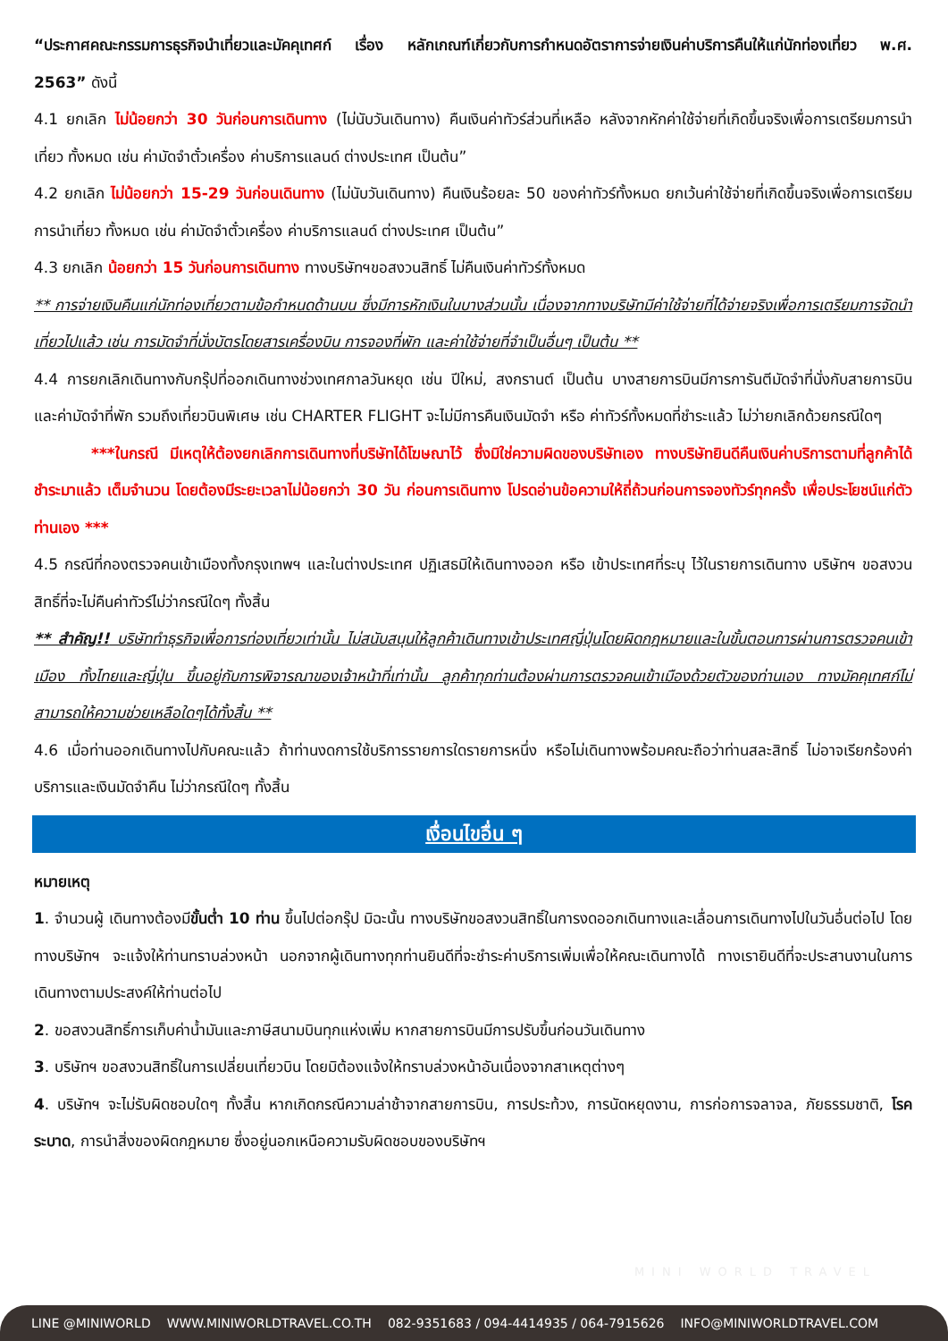“ประกาศคณะกรรมการธุรกิจนำเที่ยวและมัคคุเทศก์ เรื่อง หลักเกณฑ์เกี่ยวกับการกำหนดอัตราการจ่ายเงินค่าบริการคืนให้แก่นักท่องเที่ยว พ.ศ. 2563” ดังนี้
4.1 ยกเลิก ไม่น้อยกว่า 30 วันก่อนการเดินทาง (ไม่นับวันเดินทาง) คืนเงินค่าทัวร์ส่วนที่เหลือ หลังจากหักค่าใช้จ่ายที่เกิดขึ้นจริงเพื่อการเตรียมการนำเที่ยว ทั้งหมด เช่น ค่ามัดจำตั๋วเครื่อง ค่าบริการแลนด์ ต่างประเทศ เป็นต้น”
4.2 ยกเลิก ไม่น้อยกว่า 15-29 วันก่อนเดินทาง (ไม่นับวันเดินทาง) คืนเงินร้อยละ 50 ของค่าทัวร์ทั้งหมด ยกเว้นค่าใช้จ่ายที่เกิดขึ้นจริงเพื่อการเตรียมการนำเที่ยว ทั้งหมด เช่น ค่ามัดจำตั๋วเครื่อง ค่าบริการแลนด์ ต่างประเทศ เป็นต้น”
4.3 ยกเลิก น้อยกว่า 15 วันก่อนการเดินทาง ทางบริษัทฯขอสงวนสิทธิ์ ไม่คืนเงินค่าทัวร์ทั้งหมด
** การจ่ายเงินคืนแก่นักท่องเที่ยวตามข้อกำหนดด้านบน ซึ่งมีการหักเงินในบางส่วนนั้น เนื่องจากทางบริษัทมีค่าใช้จ่ายที่ได้จ่ายจริงเพื่อการเตรียมการจัดนำเที่ยวไปแล้ว เช่น การมัดจำที่นั่งบัตรโดยสารเครื่องบิน การจองที่พัก และค่าใช้จ่ายที่จำเป็นอื่นๆ เป็นต้น **
4.4 การยกเลิกเดินทางกับกรุ๊ปที่ออกเดินทางช่วงเทศกาลวันหยุด เช่น ปีใหม่, สงกรานต์ เป็นต้น บางสายการบินมีการการันตีมัดจำที่นั่งกับสายการบินและค่ามัดจำที่พัก รวมถึงเที่ยวบินพิเศษ เช่น CHARTER FLIGHT จะไม่มีการคืนเงินมัดจำ หรือ ค่าทัวร์ทั้งหมดที่ชำระแล้ว ไม่ว่ายกเลิกด้วยกรณีใดๆ
***ในกรณี มีเหตุให้ต้องยกเลิกการเดินทางที่บริษัทได้โฆษณาไว้ ซึ่งมิใช่ความผิดของบริษัทเอง ทางบริษัทยินดีคืนเงินค่าบริการตามที่ลูกค้าได้ชำระมาแล้ว เต็มจำนวน โดยต้องมีระยะเวลาไม่น้อยกว่า 30 วัน ก่อนการเดินทาง โปรดอ่านข้อความให้ถี่ถ้วนก่อนการจองทัวร์ทุกครั้ง เพื่อประโยชน์แก่ตัวท่านเอง ***
4.5 กรณีที่กองตรวจคนเข้าเมืองทั้งกรุงเทพฯ และในต่างประเทศ ปฏิเสธมิให้เดินทางออก หรือ เข้าประเทศที่ระบุ ไว้ในรายการเดินทาง บริษัทฯ ขอสงวนสิทธิ์ที่จะไม่คืนค่าทัวร์ไม่ว่ากรณีใดๆ ทั้งสิ้น
** สำคัญ!! บริษัททำธุรกิจเพื่อการท่องเที่ยวเท่านั้น ไม่สนับสนุนให้ลูกค้าเดินทางเข้าประเทศญี่ปุ่นโดยผิดกฎหมายและในขั้นตอนการผ่านการตรวจคนเข้าเมือง ทั้งไทยและญี่ปุ่น ขึ้นอยู่กับการพิจารณาของเจ้าหน้าที่เท่านั้น ลูกค้าทุกท่านต้องผ่านการตรวจคนเข้าเมืองด้วยตัวของท่านเอง ทางมัคคุเทศก์ไม่สามารถให้ความช่วยเหลือใดๆได้ทั้งสิ้น **
4.6 เมื่อท่านออกเดินทางไปกับคณะแล้ว ถ้าท่านงดการใช้บริการรายการใดรายการหนึ่ง หรือไม่เดินทางพร้อมคณะถือว่าท่านสละสิทธิ์ ไม่อาจเรียกร้องค่าบริการและเงินมัดจำคืน ไม่ว่ากรณีใดๆ ทั้งสิ้น
เงื่อนไขอื่น ๆ
หมายเหตุ
1. จำนวนผู้ เดินทางต้องมีขั้นต่ำ 10 ท่าน ขึ้นไปต่อกรุ๊ป มิฉะนั้น ทางบริษัทขอสงวนสิทธิ์ในการงดออกเดินทางและเลื่อนการเดินทางไปในวันอื่นต่อไป โดยทางบริษัทฯ จะแจ้งให้ท่านทราบล่วงหน้า นอกจากผู้เดินทางทุกท่านยินดีที่จะชำระค่าบริการเพิ่มเพื่อให้คณะเดินทางได้ ทางเรายินดีที่จะประสานงานในการเดินทางตามประสงค์ให้ท่านต่อไป
2. ขอสงวนสิทธิ์การเก็บค่าน้ำมันและภาษีสนามบินทุกแห่งเพิ่ม หากสายการบินมีการปรับขึ้นก่อนวันเดินทาง
3. บริษัทฯ ขอสงวนสิทธิ์ในการเปลี่ยนเที่ยวบิน โดยมิต้องแจ้งให้ทราบล่วงหน้าอันเนื่องจากสาเหตุต่างๆ
4. บริษัทฯ จะไม่รับผิดชอบใดๆ ทั้งสิ้น หากเกิดกรณีความล่าช้าจากสายการบิน, การประท้วง, การนัดหยุดงาน, การก่อการจลาจล, ภัยธรรมชาติ, โรคระบาด, การนำสิ่งของผิดกฎหมาย ซึ่งอยู่นอกเหนือความรับผิดชอบของบริษัทฯ
MINI WORLD TRAVEL
LINE @MINIWORLD WWW.MINIWORLDTRAVEL.CO.TH 082-9351683 / 094-4414935 / 064-7915626 INFO@MINIWORLDTRAVEL.COM